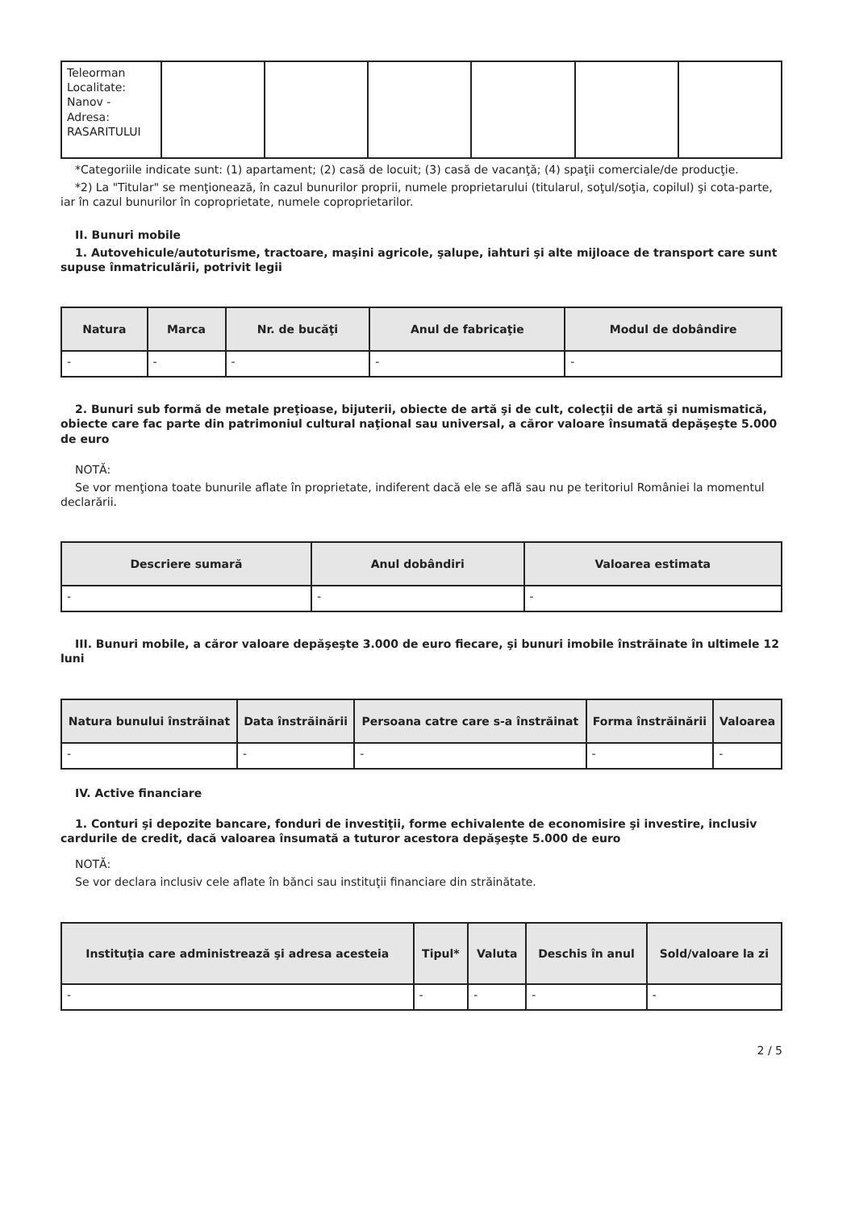| Teleorman Localitate: Nanov - Adresa: RASARITULUI | | | | | | |
*Categoriile indicate sunt: (1) apartament; (2) casă de locuit; (3) casă de vacanţă; (4) spaţii comerciale/de producţie.
*2) La "Titular" se menţionează, în cazul bunurilor proprii, numele proprietarului (titularul, soţul/soţia, copilul) şi cota-parte, iar în cazul bunurilor în coproprietate, numele coproprietarilor.
II. Bunuri mobile
1. Autovehicule/autoturisme, tractoare, maşini agricole, şalupe, iahturi şi alte mijloace de transport care sunt supuse înmatriculării, potrivit legii
| Natura | Marca | Nr. de bucăţi | Anul de fabricaţie | Modul de dobândire |
| --- | --- | --- | --- | --- |
| - | - | - | - | - |
2. Bunuri sub formă de metale preţioase, bijuterii, obiecte de artă şi de cult, colecţii de artă şi numismatică, obiecte care fac parte din patrimoniul cultural naţional sau universal, a căror valoare însumată depăşeşte 5.000 de euro
NOTĂ:
Se vor menţiona toate bunurile aflate în proprietate, indiferent dacă ele se află sau nu pe teritoriul României la momentul declarării.
| Descriere sumară | Anul dobândiri | Valoarea estimata |
| --- | --- | --- |
| - | - | - |
III. Bunuri mobile, a căror valoare depăşeşte 3.000 de euro fiecare, şi bunuri imobile înstrăinate în ultimele 12 luni
| Natura bunului înstrăinat | Data înstrăinării | Persoana catre care s-a înstrăinat | Forma înstrăinării | Valoarea |
| --- | --- | --- | --- | --- |
| - | - | - | - | - |
IV. Active financiare
1. Conturi şi depozite bancare, fonduri de investiţii, forme echivalente de economisire şi investire, inclusiv cardurile de credit, dacă valoarea însumată a tuturor acestora depăşeşte 5.000 de euro
NOTĂ:
Se vor declara inclusiv cele aflate în bănci sau instituţii financiare din străinătate.
| Instituţia care administrează şi adresa acesteia | Tipul* | Valuta | Deschis în anul | Sold/valoare la zi |
| --- | --- | --- | --- | --- |
| - | - | - | - | - |
2 / 5